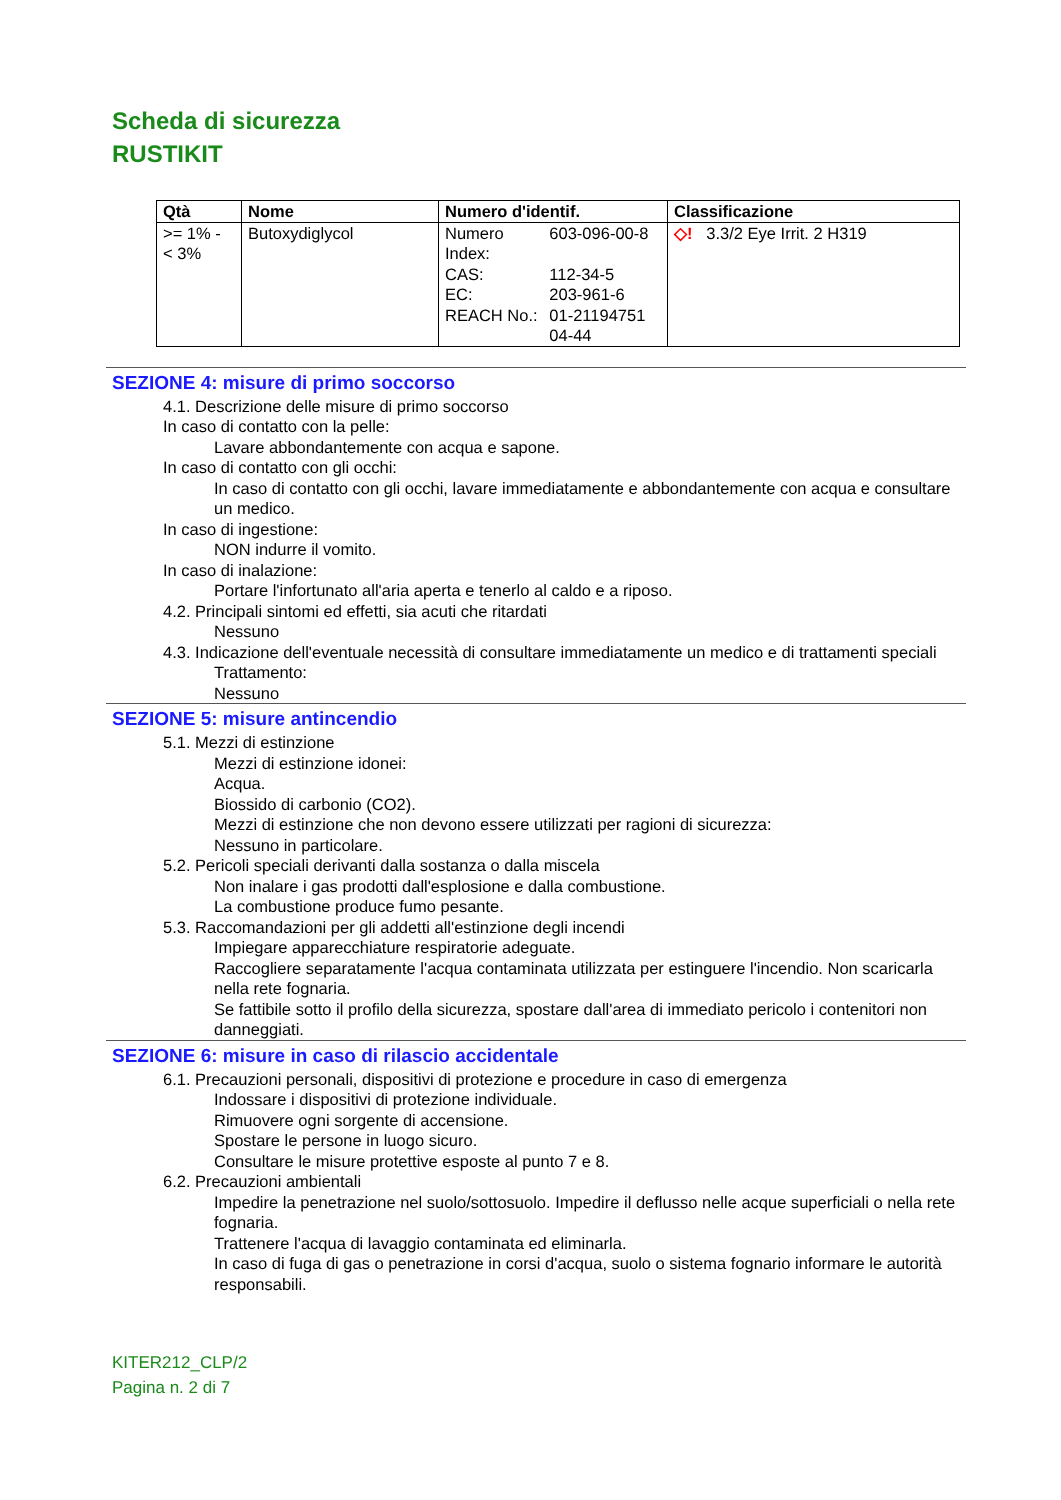Scheda di sicurezza
RUSTIKIT
| Qtà | Nome | Numero d'identif. | Classificazione |
| --- | --- | --- | --- |
| >= 1% - < 3% | Butoxydiglycol | / Numero Index: / 603-096-00-8 / / CAS: / 112-34-5 / / EC: / 203-961-6 / / REACH No.: / 01-21194751 04-44 / | ◇! 3.3/2 Eye Irrit. 2 H319 |
SEZIONE 4: misure di primo soccorso
4.1. Descrizione delle misure di primo soccorso
In caso di contatto con la pelle:
Lavare abbondantemente con acqua e sapone.
In caso di contatto con gli occhi:
In caso di contatto con gli occhi, lavare immediatamente e abbondantemente con acqua e consultare un medico.
In caso di ingestione:
NON indurre il vomito.
In caso di inalazione:
Portare l'infortunato all'aria aperta e tenerlo al caldo e a riposo.
4.2. Principali sintomi ed effetti, sia acuti che ritardati
Nessuno
4.3. Indicazione dell'eventuale necessità di consultare immediatamente un medico e di trattamenti speciali
Trattamento:
Nessuno
SEZIONE 5: misure antincendio
5.1. Mezzi di estinzione
Mezzi di estinzione idonei:
Acqua.
Biossido di carbonio (CO2).
Mezzi di estinzione che non devono essere utilizzati per ragioni di sicurezza:
Nessuno in particolare.
5.2. Pericoli speciali derivanti dalla sostanza o dalla miscela
Non inalare i gas prodotti dall'esplosione e dalla combustione.
La combustione produce fumo pesante.
5.3. Raccomandazioni per gli addetti all'estinzione degli incendi
Impiegare apparecchiature respiratorie adeguate.
Raccogliere separatamente l'acqua contaminata utilizzata per estinguere l'incendio. Non scaricarla nella rete fognaria.
Se fattibile sotto il profilo della sicurezza, spostare dall'area di immediato pericolo i contenitori non danneggiati.
SEZIONE 6: misure in caso di rilascio accidentale
6.1. Precauzioni personali, dispositivi di protezione e procedure in caso di emergenza
Indossare i dispositivi di protezione individuale.
Rimuovere ogni sorgente di accensione.
Spostare le persone in luogo sicuro.
Consultare le misure protettive esposte al punto 7 e 8.
6.2. Precauzioni ambientali
Impedire la penetrazione nel suolo/sottosuolo. Impedire il deflusso nelle acque superficiali o nella rete fognaria.
Trattenere l'acqua di lavaggio contaminata ed eliminarla.
In caso di fuga di gas o penetrazione in corsi d'acqua, suolo o sistema fognario informare le autorità responsabili.
KITER212_CLP/2
Pagina n. 2 di 7